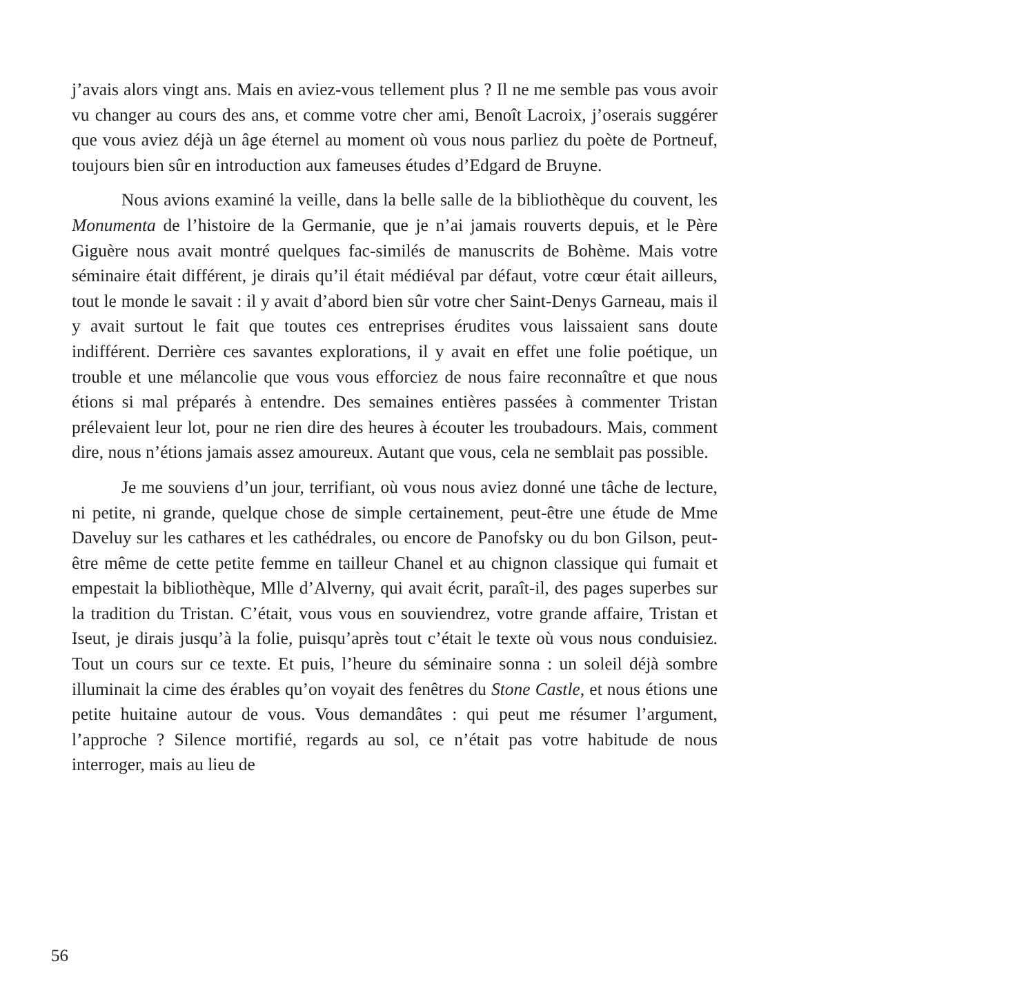j’avais alors vingt ans. Mais en aviez-vous tellement plus ? Il ne me semble pas vous avoir vu changer au cours des ans, et comme votre cher ami, Benoît Lacroix, j’oserais suggérer que vous aviez déjà un âge éternel au moment où vous nous parliez du poète de Portneuf, toujours bien sûr en introduction aux fameuses études d’Edgard de Bruyne.
Nous avions examiné la veille, dans la belle salle de la bibliothèque du couvent, les Monumenta de l’histoire de la Germanie, que je n’ai jamais rouverts depuis, et le Père Giguère nous avait montré quelques fac-similés de manuscrits de Bohème. Mais votre séminaire était différent, je dirais qu’il était médiéval par défaut, votre cœur était ailleurs, tout le monde le savait : il y avait d’abord bien sûr votre cher Saint-Denys Garneau, mais il y avait surtout le fait que toutes ces entreprises érudites vous laissaient sans doute indifférent. Derrière ces savantes explorations, il y avait en effet une folie poétique, un trouble et une mélancolie que vous vous efforciez de nous faire reconnaître et que nous étions si mal préparés à entendre. Des semaines entières passées à commenter Tristan prélevaient leur lot, pour ne rien dire des heures à écouter les troubadours. Mais, comment dire, nous n’étions jamais assez amoureux. Autant que vous, cela ne semblait pas possible.
Je me souviens d’un jour, terrifiant, où vous nous aviez donné une tâche de lecture, ni petite, ni grande, quelque chose de simple certainement, peut-être une étude de Mme Daveluy sur les cathares et les cathédrales, ou encore de Panofsky ou du bon Gilson, peut-être même de cette petite femme en tailleur Chanel et au chignon classique qui fumait et empestait la bibliothèque, Mlle d’Alverny, qui avait écrit, paraît-il, des pages superbes sur la tradition du Tristan. C’était, vous vous en souviendrez, votre grande affaire, Tristan et Iseut, je dirais jusqu’à la folie, puisqu’après tout c’était le texte où vous nous conduisiez. Tout un cours sur ce texte. Et puis, l’heure du séminaire sonna : un soleil déjà sombre illuminait la cime des érables qu’on voyait des fenêtres du Stone Castle, et nous étions une petite huitaine autour de vous. Vous demandâtes : qui peut me résumer l’argument, l’approche ? Silence mortifié, regards au sol, ce n’était pas votre habitude de nous interroger, mais au lieu de
56